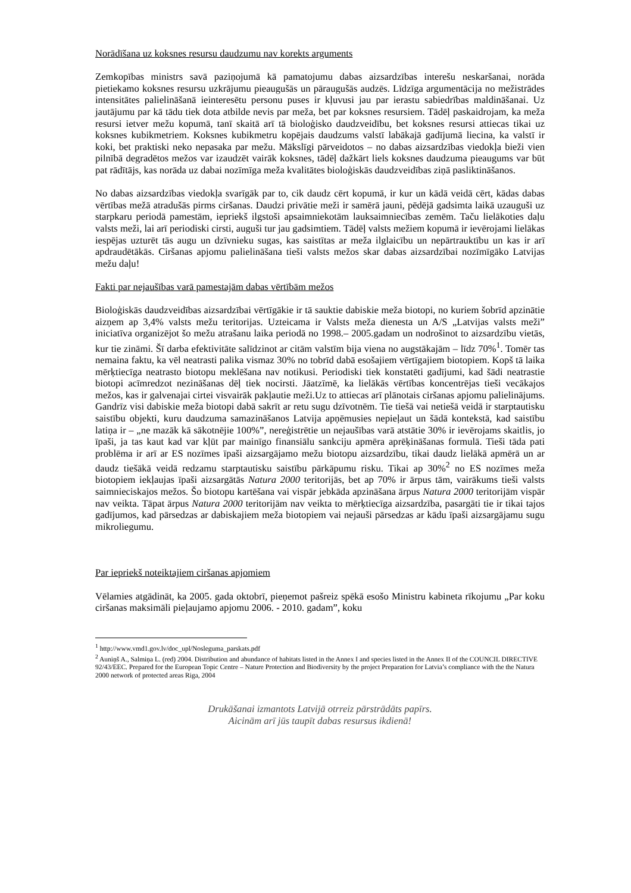Norādīšana uz koksnes resursu daudzumu nav korekts arguments
Zemkopības ministrs savā paziņojumā kā pamatojumu dabas aizsardzības interešu neskaršanai, norāda pietiekamo koksnes resursu uzkrājumu pieaugušās un pāraugušās audzēs. Līdzīga argumentācija no mežistrādes intensitātes palielināšanā ieinteresētu personu puses ir kļuvusi jau par ierastu sabiedrības maldināšanai. Uz jautājumu par kā tādu tiek dota atbilde nevis par meža, bet par koksnes resursiem. Tādēļ paskaidrojam, ka meža resursi ietver mežu kopumā, tanī skaitā arī tā bioloģisko daudzveidību, bet koksnes resursi attiecas tikai uz koksnes kubikmetriem. Koksnes kubikmetru kopējais daudzums valstī labākajā gadījumā liecina, ka valstī ir koki, bet praktiski neko nepasaka par mežu. Mākslīgi pārveidotos – no dabas aizsardzības viedokļa bieži vien pilnībā degradētos mežos var izaudzēt vairāk koksnes, tādēļ dažkārt liels koksnes daudzuma pieaugums var būt pat rādītājs, kas norāda uz dabai nozīmīga meža kvalitātes bioloģiskās daudzveidības ziņā pasliktināšanos.
No dabas aizsardzības viedokļa svarīgāk par to, cik daudz cērt kopumā, ir kur un kādā veidā cērt, kādas dabas vērtības mežā atradušās pirms ciršanas. Daudzi privātie meži ir samērā jauni, pēdējā gadsimta laikā uzauguši uz starpkaru periodā pamestām, iepriekš ilgstoši apsaimniekotām lauksaimniecības zemēm. Taču lielākoties daļu valsts meži, lai arī periodiski cirsti, auguši tur jau gadsimtiem. Tādēļ valsts mežiem kopumā ir ievērojami lielākas iespējas uzturēt tās augu un dzīvnieku sugas, kas saistītas ar meža ilglaicību un nepārtrauktību un kas ir arī apdraudētākās. Ciršanas apjomu palielināšana tieši valsts mežos skar dabas aizsardzībai nozīmīgāko Latvijas mežu daļu!
Fakti par nejaušības varā pamestajām dabas vērtībām mežos
Bioloģiskās daudzveidības aizsardzībai vērtīgākie ir tā sauktie dabiskie meža biotopi, no kuriem šobrīd apzinātie aizņem ap 3,4% valsts mežu teritorijas. Uzteicama ir Valsts meža dienesta un A/S „Latvijas valsts meži” iniciatīva organizējot šo mežu atrašanu laika periodā no 1998.– 2005.gadam un nodrošinot to aizsardzību vietās, kur tie zināmi. Šī darba efektivitāte salīdzinot ar citām valstīm bija viena no augstākajām – līdz 70%<sup>1</sup>. Tomēr tas nemaina faktu, ka vēl neatrasti palika vismaz 30% no tobrīd dabā esošajiem vērtīgajiem biotopiem. Kopš tā laika mērķtiecīga neatrasto biotopu meklēšana nav notikusi. Periodiski tiek konstatēti gadījumi, kad šādi neatrastie biotopi acīmredzot nezināšanas dēļ tiek nocirsti. Jāatzīmē, ka lielākās vērtības koncentrējas tieši vecākajos mežos, kas ir galvenajai cirtei visvairāk pakļautie meži.Uz to attiecas arī plānotais ciršanas apjomu palielinājums. Gandrīz visi dabiskie meža biotopi dabā sakrīt ar retu sugu dzīvotnēm. Tie tiešā vai netiešā veidā ir starptautisku saistību objekti, kuru daudzuma samazināšanos Latvija apņēmusies nepieļaut un šādā kontekstā, kad saistību latiņa ir – „ne mazāk kā sākotnējie 100%”, nereģistrētie un nejaušības varā atstātie 30% ir ievērojams skaitlis, jo īpaši, ja tas kaut kad var kļūt par mainīgo finansiālu sankciju apmēra aprēķināšanas formulā. Tieši tāda pati problēma ir arī ar ES nozīmes īpaši aizsargājamo mežu biotopu aizsardzību, tikai daudz lielākā apmērā un ar daudz tiešākā veidā redzamu starptautisku saistību pārkāpumu risku. Tikai ap 30%<sup>2</sup> no ES nozīmes meža biotopiem iekļaujas īpaši aizsargātās Natura 2000 teritorijās, bet ap 70% ir ārpus tām, vairākums tieši valsts saimnieciskajos mežos. Šo biotopu kartēšana vai vispār jebkāda apzināšana ārpus Natura 2000 teritorijām vispār nav veikta. Tāpat ārpus Natura 2000 teritorijām nav veikta to mērķtiecīga aizsardzība, pasargāti tie ir tikai tajos gadījumos, kad pārsedzas ar dabiskajiem meža biotopiem vai nejauši pārsedzas ar kādu īpaši aizsargājamu sugu mikroliegumu.
Par iepriekš noteiktajiem ciršanas apjomiem
Vēlamies atgādināt, ka 2005. gada oktobrī, pieņemot pašreiz spēkā esošo Ministru kabineta rīkojumu „Par koku ciršanas maksimāli pieļaujamo apjomu 2006. - 2010. gadam”, koku
<sup>1</sup> http://www.vmd1.gov.lv/doc_upl/Nosleguma_parskats.pdf
<sup>2</sup> Auniņš A., Salmiņa L. (red) 2004. Distribution and abundance of habitats listed in the Annex I and species listed in the Annex II of the COUNCIL DIRECTIVE 92/43/EEC. Prepared for the European Topic Centre – Nature Protection and Biodiversity by the project Preparation for Latvia’s compliance with the the Natura 2000 network of protected areas Riga, 2004
Drukāšanai izmantots Latvijā otrreiz pārstrādāts papīrs.
Aicinām arī jūs taupīt dabas resursus ikdienā!